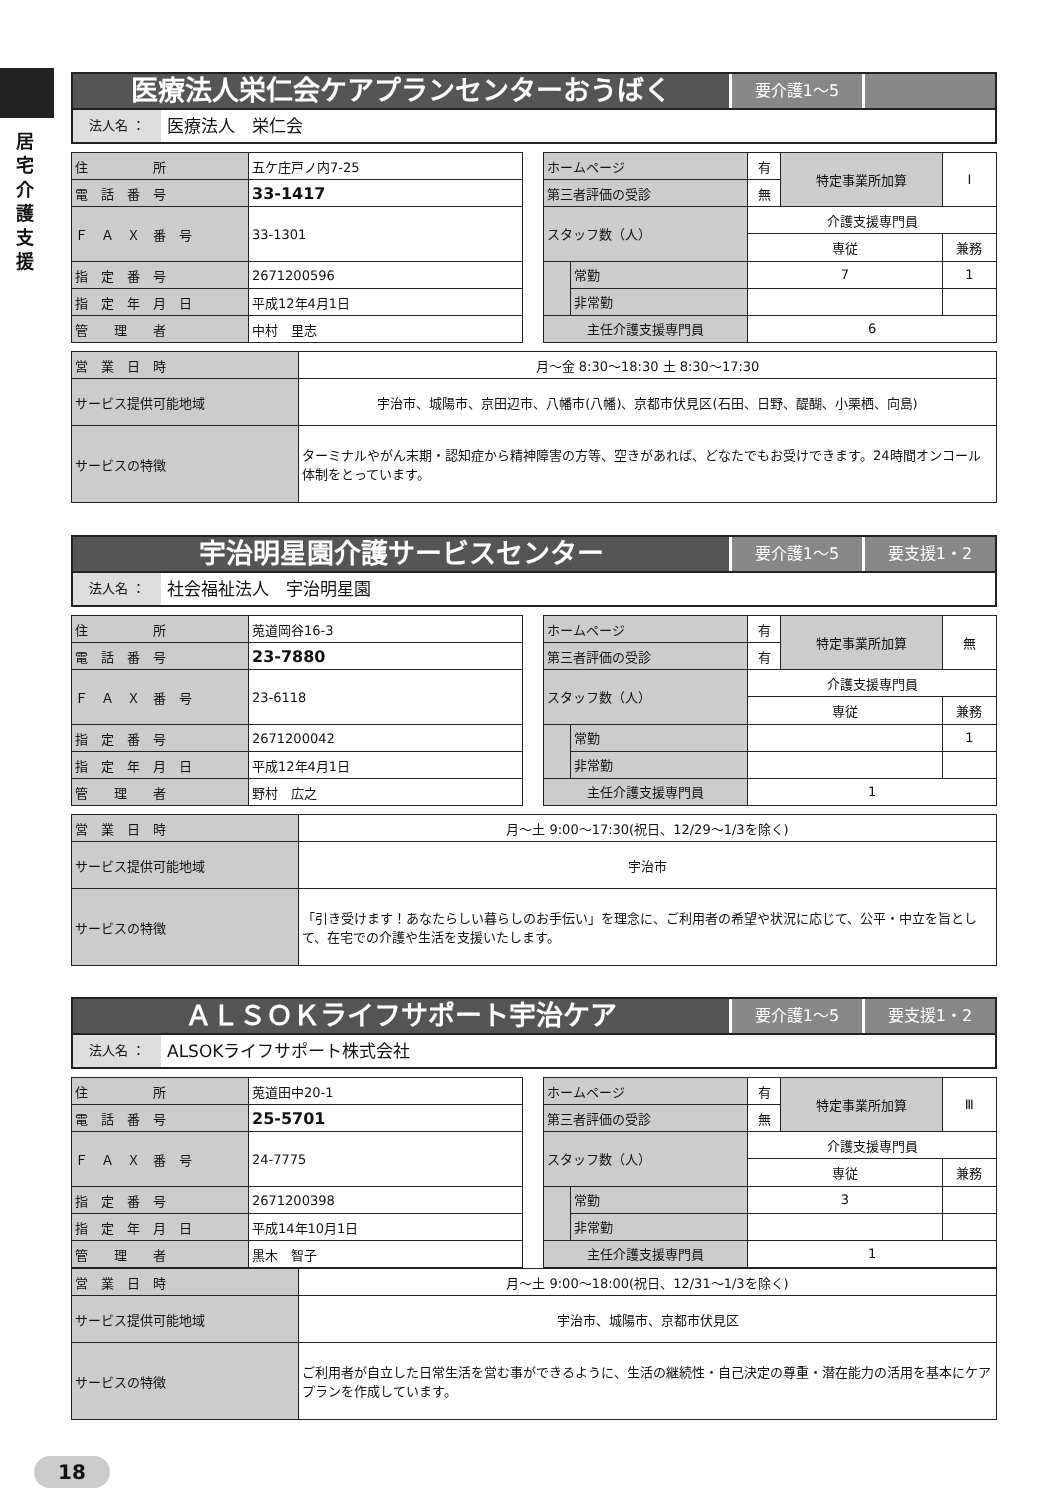居宅介護支援
医療法人栄仁会ケアプランセンターおうばく
要介護1～5
法人名 ：
医療法人　栄仁会
| 住 所 | 五ケ庄戸ノ内7-25 |
| 電 話 番 号 | 33-1417 |
| Ｆ Ａ Ｘ 番 号 | 33-1301 |
| 指 定 番 号 | 2671200596 |
| 指 定 年 月 日 | 平成12年4月1日 |
| 管 理 者 | 中村 里志 |
| ホームページ | | 有 | 特定事業所加算 | Ⅰ |
| 第三者評価の受診 | | 無 | | |
| スタッフ数（人） | | 介護支援専門員 | | |
| | | 専従 | | 兼務 |
| | 常勤 | 7 | | 1 |
| | 非常勤 | | | |
| 主任介護支援専門員 | | 6 | | |
| 営 業 日 時 | 月～金 8:30～18:30 土 8:30～17:30 |
| サービス提供可能地域 | 宇治市、城陽市、京田辺市、八幡市(八幡)、京都市伏見区(石田、日野、醍醐、小栗栖、向島) |
| サービスの特徴 | ターミナルやがん末期・認知症から精神障害の方等、空きがあれば、どなたでもお受けできます。24時間オンコール体制をとっています。 |
宇治明星園介護サービスセンター
要介護1～5 要支援1・2
法人名 ：
社会福祉法人　宇治明星園
| 住 所 | 莵道岡谷16-3 |
| 電 話 番 号 | 23-7880 |
| Ｆ Ａ Ｘ 番 号 | 23-6118 |
| 指 定 番 号 | 2671200042 |
| 指 定 年 月 日 | 平成12年4月1日 |
| 管 理 者 | 野村 広之 |
| ホームページ | | 有 | 特定事業所加算 | 無 |
| 第三者評価の受診 | | 有 | | |
| スタッフ数（人） | | 介護支援専門員 | | |
| | | 専従 | | 兼務 |
| | 常勤 | | | 1 |
| | 非常勤 | | | |
| 主任介護支援専門員 | | 1 | | |
| 営 業 日 時 | 月～土 9:00～17:30(祝日、12/29～1/3を除く) |
| サービス提供可能地域 | 宇治市 |
| サービスの特徴 | 「引き受けます！あなたらしい暮らしのお手伝い」を理念に、ご利用者の希望や状況に応じて、公平・中立を旨として、在宅での介護や生活を支援いたします。 |
ＡＬＳＯＫライフサポート宇治ケア
要介護1～5 要支援1・2
法人名 ：
ALSOKライフサポート株式会社
| 住 所 | 莵道田中20-1 |
| 電 話 番 号 | 25-5701 |
| Ｆ Ａ Ｘ 番 号 | 24-7775 |
| 指 定 番 号 | 2671200398 |
| 指 定 年 月 日 | 平成14年10月1日 |
| 管 理 者 | 黒木 智子 |
| ホームページ | | 有 | 特定事業所加算 | Ⅲ |
| 第三者評価の受診 | | 無 | | |
| スタッフ数（人） | | 介護支援専門員 | | |
| | | 専従 | | 兼務 |
| | 常勤 | 3 | | |
| | 非常勤 | | | |
| 主任介護支援専門員 | | 1 | | |
| 営 業 日 時 | 月～土 9:00～18:00(祝日、12/31～1/3を除く) |
| サービス提供可能地域 | 宇治市、城陽市、京都市伏見区 |
| サービスの特徴 | ご利用者が自立した日常生活を営む事ができるように、生活の継続性・自己決定の尊重・潜在能力の活用を基本にケアプランを作成しています。 |
18